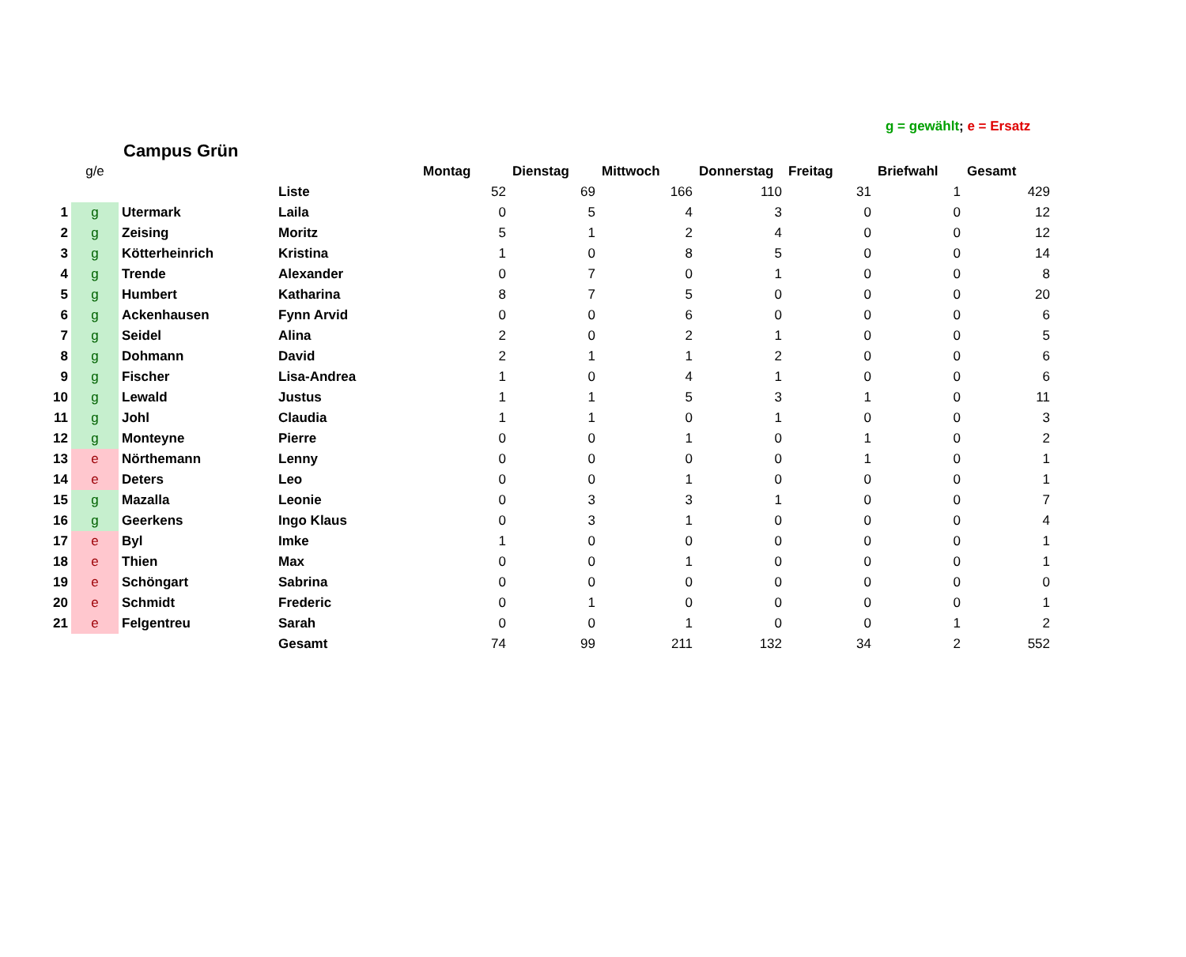g = gewählt; e = Ersatz
Campus Grün
| | g/e | | | Montag | Dienstag | Mittwoch | Donnerstag | Freitag | Briefwahl | Gesamt |
| | | | Liste | 52 | 69 | 166 | 110 | 31 | 1 | 429 |
| 1 | g | Utermark | Laila | 0 | 5 | 4 | 3 | 0 | 0 | 12 |
| 2 | g | Zeising | Moritz | 5 | 1 | 2 | 4 | 0 | 0 | 12 |
| 3 | g | Kötterheinrich | Kristina | 1 | 0 | 8 | 5 | 0 | 0 | 14 |
| 4 | g | Trende | Alexander | 0 | 7 | 0 | 1 | 0 | 0 | 8 |
| 5 | g | Humbert | Katharina | 8 | 7 | 5 | 0 | 0 | 0 | 20 |
| 6 | g | Ackenhausen | Fynn Arvid | 0 | 0 | 6 | 0 | 0 | 0 | 6 |
| 7 | g | Seidel | Alina | 2 | 0 | 2 | 1 | 0 | 0 | 5 |
| 8 | g | Dohmann | David | 2 | 1 | 1 | 2 | 0 | 0 | 6 |
| 9 | g | Fischer | Lisa-Andrea | 1 | 0 | 4 | 1 | 0 | 0 | 6 |
| 10 | g | Lewald | Justus | 1 | 1 | 5 | 3 | 1 | 0 | 11 |
| 11 | g | Johl | Claudia | 1 | 1 | 0 | 1 | 0 | 0 | 3 |
| 12 | g | Monteyne | Pierre | 0 | 0 | 1 | 0 | 1 | 0 | 2 |
| 13 | e | Nörthemann | Lenny | 0 | 0 | 0 | 0 | 1 | 0 | 1 |
| 14 | e | Deters | Leo | 0 | 0 | 1 | 0 | 0 | 0 | 1 |
| 15 | g | Mazalla | Leonie | 0 | 3 | 3 | 1 | 0 | 0 | 7 |
| 16 | g | Geerkens | Ingo Klaus | 0 | 3 | 1 | 0 | 0 | 0 | 4 |
| 17 | e | Byl | Imke | 1 | 0 | 0 | 0 | 0 | 0 | 1 |
| 18 | e | Thien | Max | 0 | 0 | 1 | 0 | 0 | 0 | 1 |
| 19 | e | Schöngart | Sabrina | 0 | 0 | 0 | 0 | 0 | 0 | 0 |
| 20 | e | Schmidt | Frederic | 0 | 1 | 0 | 0 | 0 | 0 | 1 |
| 21 | e | Felgentreu | Sarah | 0 | 0 | 1 | 0 | 0 | 1 | 2 |
| | | | Gesamt | 74 | 99 | 211 | 132 | 34 | 2 | 552 |